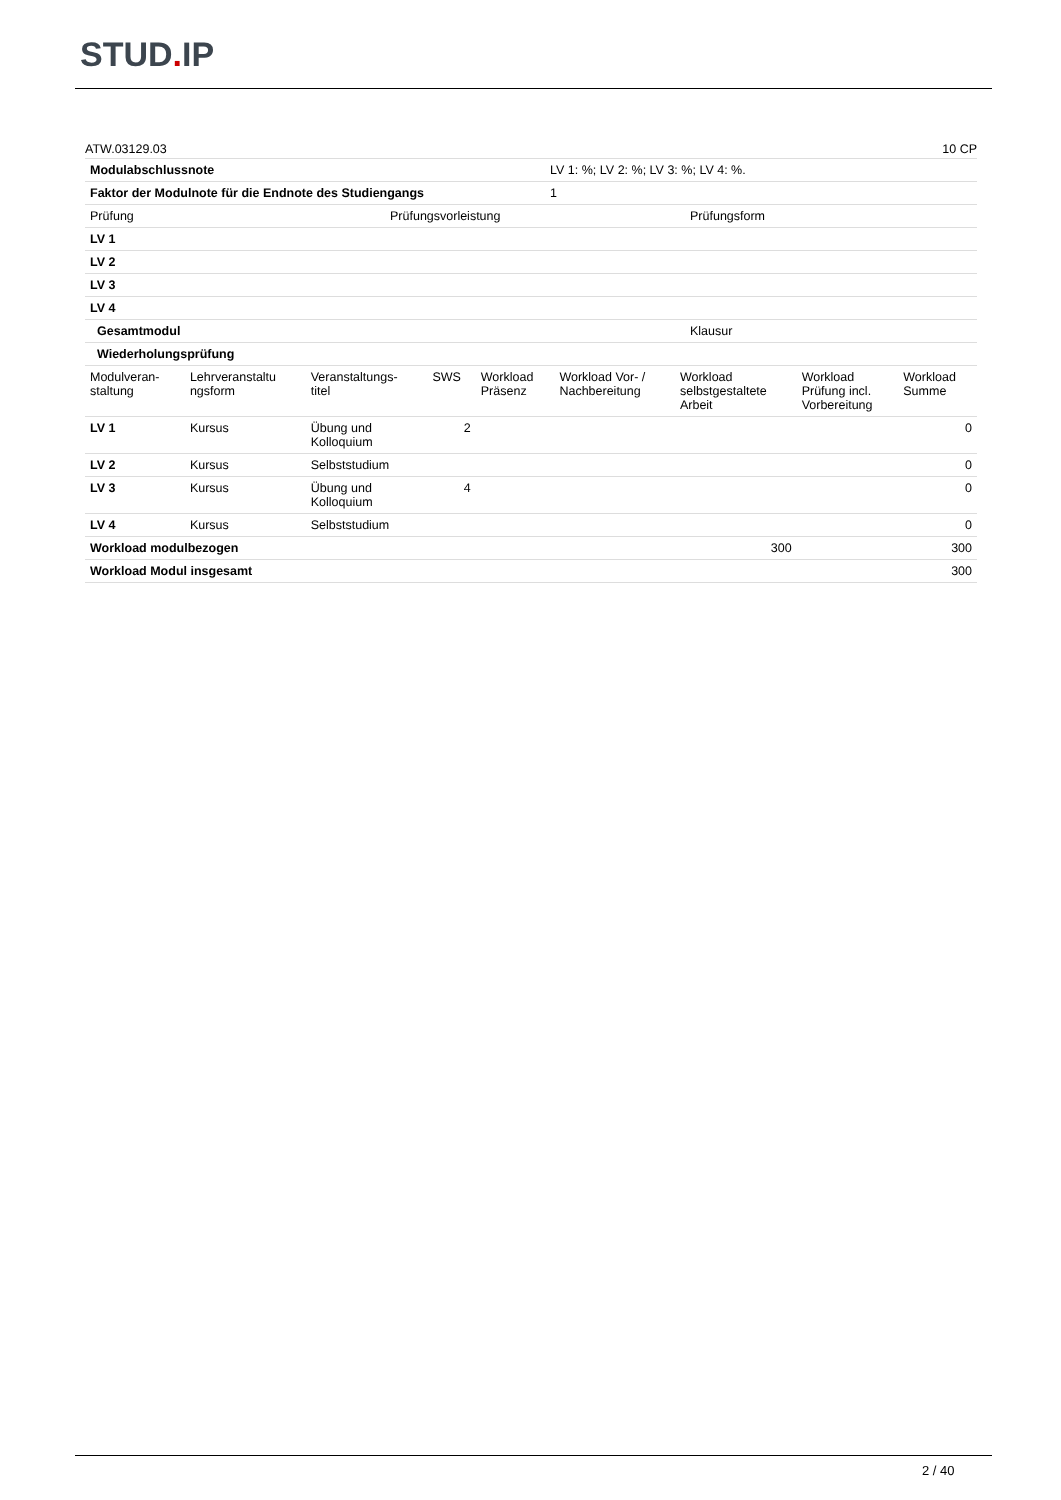STUD. IP
| ATW.03129.03 | 10 CP |
| Modulabschlussnote | LV 1: %; LV 2: %; LV 3: %; LV 4: %. |
| Faktor der Modulnote für die Endnote des Studiengangs | 1 |
| Prüfung | Prüfungsvorleistung | Prüfungsform |
| LV 1 | | |
| LV 2 | | |
| LV 3 | | |
| LV 4 | | |
| Gesamtmodul | | Klausur |
| Wiederholungsprüfung | | |
| Modulveran- staltung | Lehrveranstaltu ngsform | Veranstaltungs- titel | SWS | Workload Präsenz | Workload Vor- / Nachbereitung | Workload selbstgestaltete Arbeit | Workload Prüfung incl. Vorbereitung | Workload Summe |
| --- | --- | --- | --- | --- | --- | --- | --- | --- |
| LV 1 | Kursus | Übung und Kolloquium | 2 | | | | | 0 |
| LV 2 | Kursus | Selbststudium | | | | | | 0 |
| LV 3 | Kursus | Übung und Kolloquium | 4 | | | | | 0 |
| LV 4 | Kursus | Selbststudium | | | | | | 0 |
| Workload modulbezogen | | | | | | 300 | | 300 |
| Workload Modul insgesamt | | | | | | | | 300 |
2 / 40